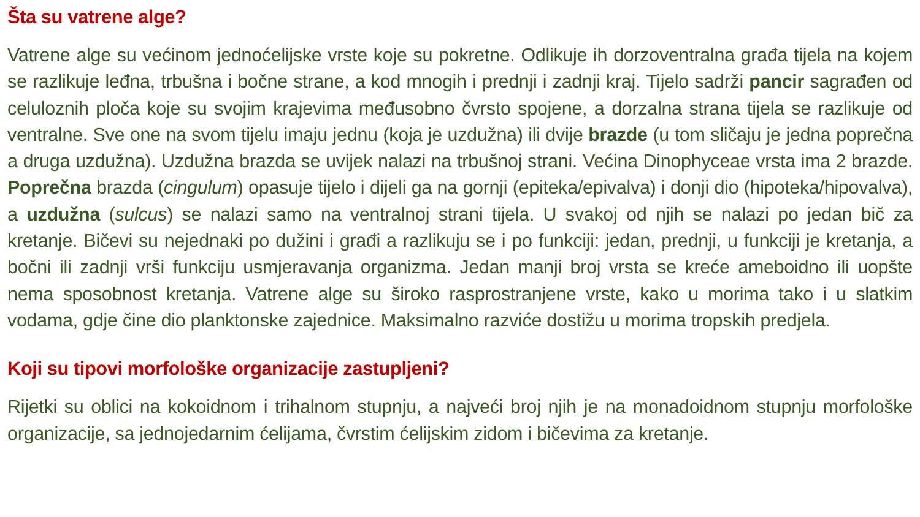Šta su vatrene alge?
Vatrene alge su većinom jednoćelijske vrste koje su pokretne. Odlikuje ih dorzoventralna građa tijela na kojem se razlikuje leđna, trbušna i bočne strane, a kod mnogih i prednji i zadnji kraj. Tijelo sadrži pancir sagrađen od celuloznih ploča koje su svojim krajevima međusobno čvrsto spojene, a dorzalna strana tijela se razlikuje od ventralne. Sve one na svom tijelu imaju jednu (koja je uzdužna) ili dvije brazde (u tom sličaju je jedna poprečna a druga uzdužna). Uzdužna brazda se uvijek nalazi na trbušnoj strani. Većina Dinophyceae vrsta ima 2 brazde. Poprečna brazda (cingulum) opasuje tijelo i dijeli ga na gornji (epiteka/epivalva) i donji dio (hipoteka/hipovalva), a uzdužna (sulcus) se nalazi samo na ventralnoj strani tijela. U svakoj od njih se nalazi po jedan bič za kretanje. Bičevi su nejednaki po dužini i građi a razlikuju se i po funkciji: jedan, prednji, u funkciji je kretanja, a bočni ili zadnji vrši funkciju usmjeravanja organizma. Jedan manji broj vrsta se kreće ameboidno ili uopšte nema sposobnost kretanja. Vatrene alge su široko rasprostranjene vrste, kako u morima tako i u slatkim vodama, gdje čine dio planktonske zajednice. Maksimalno razviće dostižu u morima tropskih predjela.
Koji su tipovi morfološke organizacije zastupljeni?
Rijetki su oblici na kokoidnom i trihalnom stupnju, a najveći broj njih je na monadoidnom stupnju morfološke organizacije, sa jednojedarnim ćelijama, čvrstim ćelijskim zidom i bičevima za kretanje.